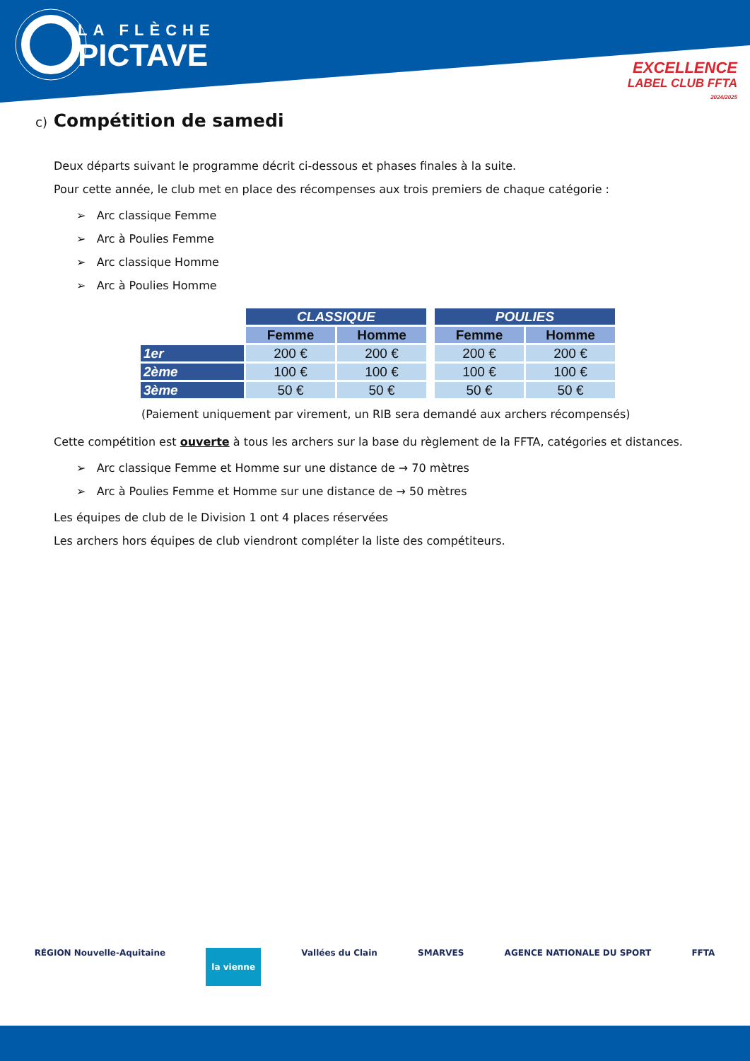LA FLÈCHE
PICTAVE
EXCELLENCE
LABEL CLUB FFTA
2024/2025
c) Compétition de samedi
Deux départs suivant le programme décrit ci-dessous et phases finales à la suite.
Pour cette année, le club met en place des récompenses aux trois premiers de chaque catégorie :
➢ Arc classique Femme
➢ Arc à Poulies Femme
➢ Arc classique Homme
➢ Arc à Poulies Homme
| | CLASSIQUE | | | POULIES | |
| --- | --- | --- | --- | --- | --- |
| | Femme | Homme | | Femme | Homme |
| 1er | 200 € | 200 € | | 200 € | 200 € |
| 2ème | 100 € | 100 € | | 100 € | 100 € |
| 3ème | 50 € | 50 € | | 50 € | 50 € |
(Paiement uniquement par virement, un RIB sera demandé aux archers récompensés)
Cette compétition est ouverte à tous les archers sur la base du règlement de la FFTA, catégories et distances.
➢ Arc classique Femme et Homme sur une distance de → 70 mètres
➢ Arc à Poulies Femme et Homme sur une distance de → 50 mètres
Les équipes de club de le Division 1 ont 4 places réservées
Les archers hors équipes de club viendront compléter la liste des compétiteurs.
RÉGION Nouvelle-Aquitaine la vienne Vallées du Clain SMARVES AGENCE NATIONALE DU SPORT FFTA